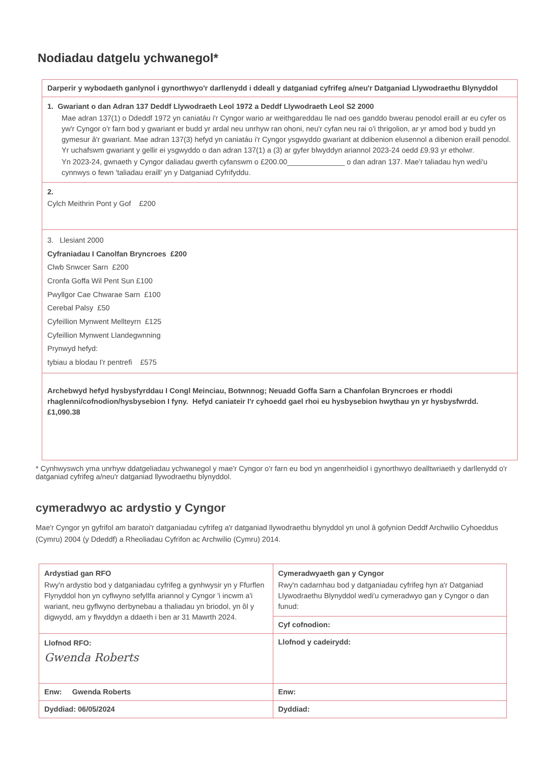Nodiadau datgelu ychwanegol*
| Darperir y wybodaeth ganlynol i gynorthwyo'r darllenydd i ddeall y datganiad cyfrifeg a/neu'r Datganiad Llywodraethu Blynyddol |
| 1. Gwariant o dan Adran 137 Deddf Llywodraeth Leol 1972 a Deddf Llywodraeth Leol S2 2000 Mae adran 137(1) o Ddeddf 1972 yn caniatáu i'r Cyngor wario ar weithgareddau lle nad oes ganddo bwerau penodol eraill ar eu cyfer os yw'r Cyngor o'r farn bod y gwariant er budd yr ardal neu unrhyw ran ohoni, neu'r cyfan neu rai o'i thrigolion, ar yr amod bod y budd yn gymesur â'r gwariant. Mae adran 137(3) hefyd yn caniatáu i'r Cyngor ysgwyddo gwariant at ddibenion elusennol a dibenion eraill penodol. Yr uchafswm gwariant y gellir ei ysgwyddo o dan adran 137(1) a (3) ar gyfer blwyddyn ariannol 2023-24 oedd £9.93 yr etholwr. Yn 2023-24, gwnaeth y Cyngor daliadau gwerth cyfanswm o £200.00______________ o dan adran 137. Mae'r taliadau hyn wedi'u cynnwys o fewn 'taliadau eraill' yn y Datganiad Cyfrifyddu. |
| 2. Cylch Meithrin Pont y Gof £200 |
| 3. Llesiant 2000 Cyfraniadau I Canolfan Bryncroes £200 Clwb Snwcer Sarn £200 Cronfa Goffa Wil Pent Sun £100 Pwyllgor Cae Chwarae Sarn £100 Cerebal Palsy £50 Cyfeillion Mynwent Mellteyrn £125 Cyfeillion Mynwent Llandegwnning Prynwyd hefyd: tybiau a blodau I'r pentrefi £575 |
| Archebwyd hefyd hysbysfyrddau I Congl Meinciau, Botwnnog; Neuadd Goffa Sarn a Chanfolan Bryncroes er rhoddi rhaglenni/cofnodion/hysbysebion I fyny. Hefyd caniateir I'r cyhoedd gael rhoi eu hysbysebion hwythau yn yr hysbysfwrdd. £1,090.38 |
* Cynhwyswch yma unrhyw ddatgeliadau ychwanegol y mae'r Cyngor o'r farn eu bod yn angenrheidiol i gynorthwyo dealltwriaeth y darllenydd o'r datganiad cyfrifeg a/neu'r datganiad llywodraethu blynyddol.
cymeradwyo ac ardystio y Cyngor
Mae'r Cyngor yn gyfrifol am baratoi'r datganiadau cyfrifeg a'r datganiad llywodraethu blynyddol yn unol â gofynion Deddf Archwilio Cyhoeddus (Cymru) 2004 (y Ddeddf) a Rheoliadau Cyfrifon ac Archwilio (Cymru) 2014.
| Ardystiad gan RFO Rwy'n ardystio bod y datganiadau cyfrifeg a gynhwysir yn y Ffurflen Flynyddol hon yn cyflwyno sefyllfa ariannol y Cyngor 'i incwm a'i wariant, neu gyflwyno derbynebau a thaliadau yn briodol, yn ôl y digwydd, am y flwyddyn a ddaeth i ben ar 31 Mawrth 2024. | Cymeradwyaeth gan y Cyngor Rwy'n cadarnhau bod y datganiadau cyfrifeg hyn a'r Datganiad Llywodraethu Blynyddol wedi'u cymeradwyo gan y Cyngor o dan funud: |
| | Cyf cofnodion: |
| Llofnod RFO: Gwenda Roberts | Llofnod y cadeirydd: |
| Enw: Gwenda Roberts | Enw: |
| Dyddiad: 06/05/2024 | Dyddiad: |